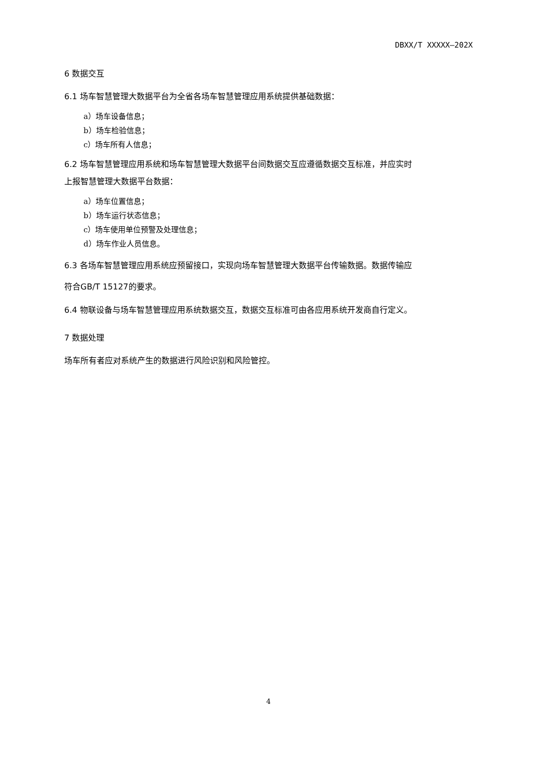DBXX/T XXXXX—202X
6 数据交互
6.1 场车智慧管理大数据平台为全省各场车智慧管理应用系统提供基础数据：
a）场车设备信息；
b）场车检验信息；
c）场车所有人信息；
6.2 场车智慧管理应用系统和场车智慧管理大数据平台间数据交互应遵循数据交互标准，并应实时
上报智慧管理大数据平台数据：
a）场车位置信息；
b）场车运行状态信息；
c）场车使用单位预警及处理信息；
d）场车作业人员信息。
6.3 各场车智慧管理应用系统应预留接口，实现向场车智慧管理大数据平台传输数据。数据传输应
符合GB/T 15127的要求。
6.4 物联设备与场车智慧管理应用系统数据交互，数据交互标准可由各应用系统开发商自行定义。
7 数据处理
场车所有者应对系统产生的数据进行风险识别和风险管控。
4